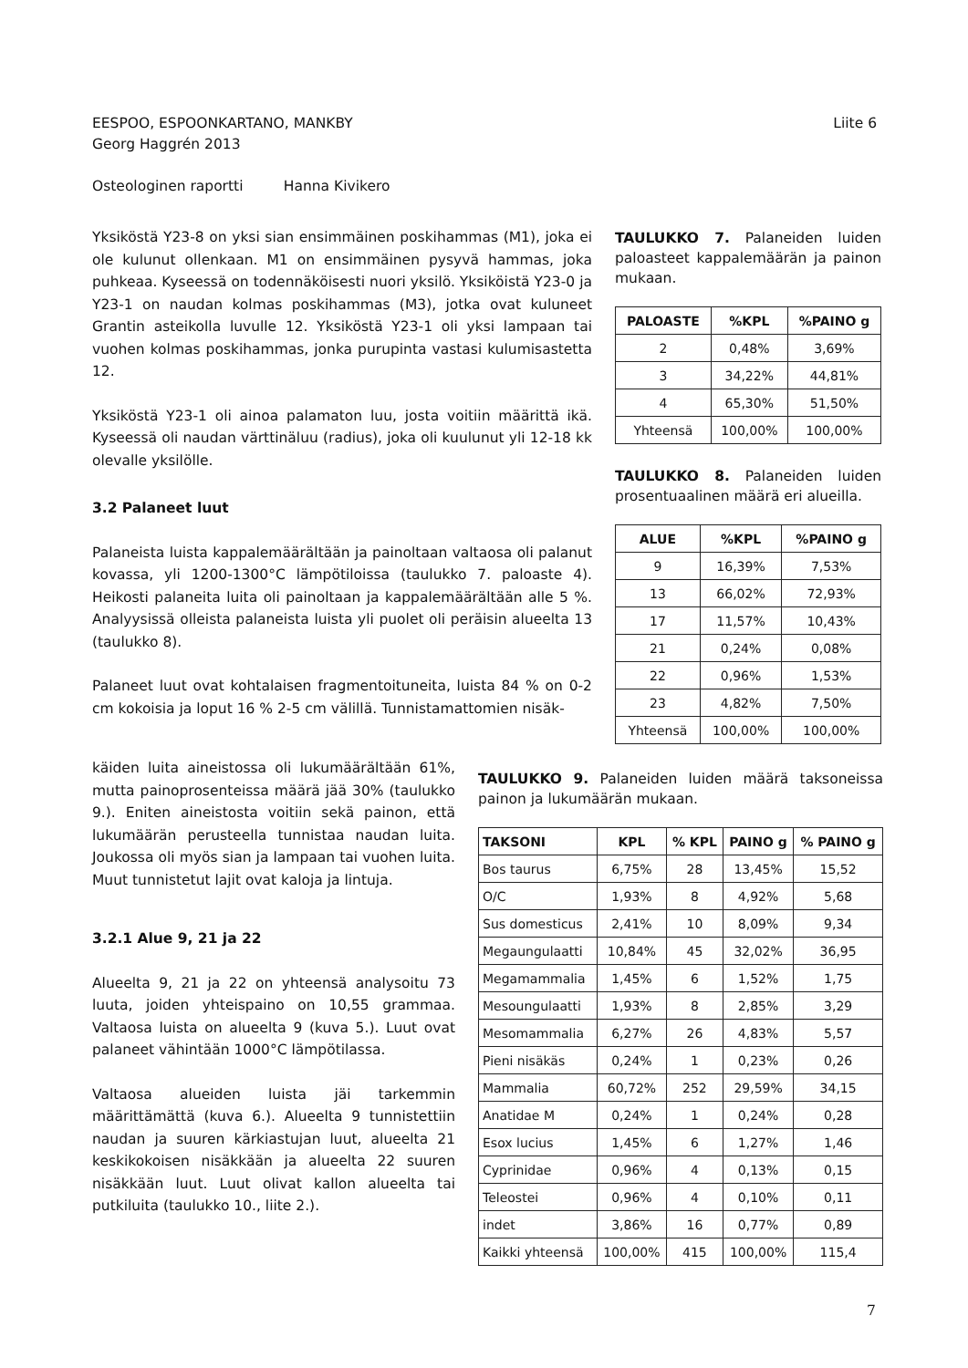Liite 6 EESPOO, ESPOONKARTANO, MANKBY
Georg Haggrén 2013
Osteologinen raportti Hanna Kivikero
Yksiköstä Y23-8 on yksi sian ensimmäinen poskihammas (M1), joka ei ole kulunut ollenkaan. M1 on ensimmäinen pysyvä hammas, joka puhkeaa. Kyseessä on todennäköisesti nuori yksilö. Yksiköistä Y23-0 ja Y23-1 on naudan kolmas poskihammas (M3), jotka ovat kuluneet Grantin asteikolla luvulle 12. Yksiköstä Y23-1 oli yksi lampaan tai vuohen kolmas poskihammas, jonka purupinta vastasi kulumisastetta 12.
Yksiköstä Y23-1 oli ainoa palamaton luu, josta voitiin määrittä ikä. Kyseessä oli naudan värttinäluu (radius), joka oli kuulunut yli 12-18 kk olevalle yksilölle.
3.2 Palaneet luut
Palaneista luista kappalemäärältään ja painoltaan valtaosa oli palanut kovassa, yli 1200-1300°C lämpötiloissa (taulukko 7. paloaste 4). Heikosti palaneita luita oli painoltaan ja kappalemäärältään alle 5 %. Analyysissä olleista palaneista luista yli puolet oli peräisin alueelta 13 (taulukko 8).
Palaneet luut ovat kohtalaisen fragmentoituneita, luista 84 % on 0-2 cm kokoisia ja loput 16 % 2-5 cm välillä. Tunnistamattomien nisäk-
käiden luita aineistossa oli lukumäärältään 61%, mutta painoprosenteissa määrä jää 30% (taulukko 9.). Eniten aineistosta voitiin sekä painon, että lukumäärän perusteella tunnistaa naudan luita. Joukossa oli myös sian ja lampaan tai vuohen luita. Muut tunnistetut lajit ovat kaloja ja lintuja.
3.2.1 Alue 9, 21 ja 22
Alueelta 9, 21 ja 22 on yhteensä analysoitu 73 luuta, joiden yhteispaino on 10,55 grammaa. Valtaosa luista on alueelta 9 (kuva 5.). Luut ovat palaneet vähintään 1000°C lämpötilassa.
Valtaosa alueiden luista jäi tarkemmin määrittämättä (kuva 6.). Alueelta 9 tunnistettiin naudan ja suuren kärkiastujan luut, alueelta 21 keskikokoisen nisäkkään ja alueelta 22 suuren nisäkkään luut. Luut olivat kallon alueelta tai putkiluita (taulukko 10., liite 2.).
TAULUKKO 7. Palaneiden luiden paloasteet kappalemäärän ja painon mukaan.
| PALOASTE | %KPL | %PAINO g |
| --- | --- | --- |
| 2 | 0,48% | 3,69% |
| 3 | 34,22% | 44,81% |
| 4 | 65,30% | 51,50% |
| Yhteensä | 100,00% | 100,00% |
TAULUKKO 8. Palaneiden luiden prosentuaalinen määrä eri alueilla.
| ALUE | %KPL | %PAINO g |
| --- | --- | --- |
| 9 | 16,39% | 7,53% |
| 13 | 66,02% | 72,93% |
| 17 | 11,57% | 10,43% |
| 21 | 0,24% | 0,08% |
| 22 | 0,96% | 1,53% |
| 23 | 4,82% | 7,50% |
| Yhteensä | 100,00% | 100,00% |
TAULUKKO 9. Palaneiden luiden määrä taksoneissa painon ja lukumäärän mukaan.
| TAKSONI | KPL | % KPL | PAINO g | % PAINO g |
| --- | --- | --- | --- | --- |
| Bos taurus | 6,75% | 28 | 13,45% | 15,52 |
| O/C | 1,93% | 8 | 4,92% | 5,68 |
| Sus domesticus | 2,41% | 10 | 8,09% | 9,34 |
| Megaungulaatti | 10,84% | 45 | 32,02% | 36,95 |
| Megamammalia | 1,45% | 6 | 1,52% | 1,75 |
| Mesoungulaatti | 1,93% | 8 | 2,85% | 3,29 |
| Mesomammalia | 6,27% | 26 | 4,83% | 5,57 |
| Pieni nisäkäs | 0,24% | 1 | 0,23% | 0,26 |
| Mammalia | 60,72% | 252 | 29,59% | 34,15 |
| Anatidae M | 0,24% | 1 | 0,24% | 0,28 |
| Esox lucius | 1,45% | 6 | 1,27% | 1,46 |
| Cyprinidae | 0,96% | 4 | 0,13% | 0,15 |
| Teleostei | 0,96% | 4 | 0,10% | 0,11 |
| indet | 3,86% | 16 | 0,77% | 0,89 |
| Kaikki yhteensä | 100,00% | 415 | 100,00% | 115,4 |
7